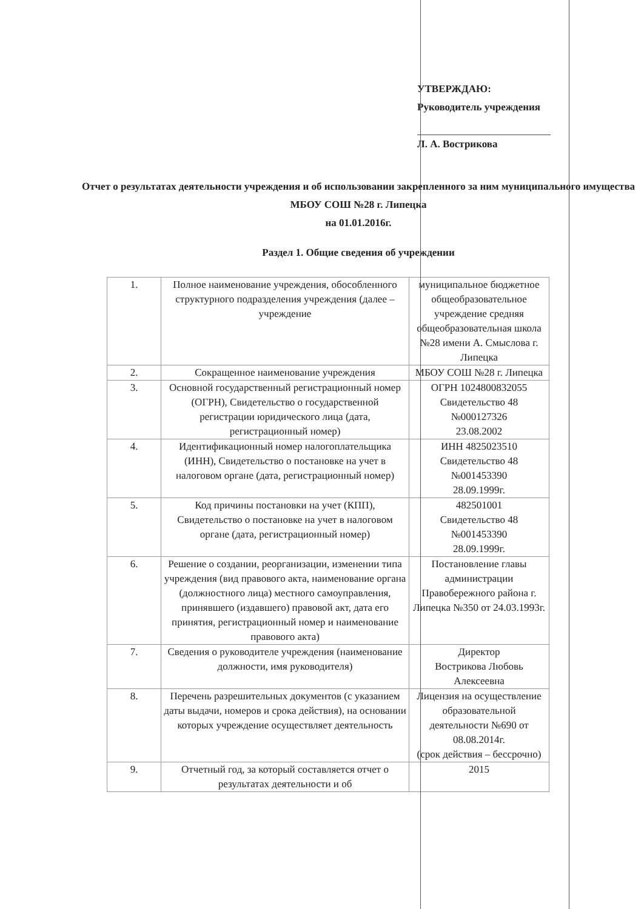УТВЕРЖДАЮ:
Руководитель учреждения
Л. А. Вострикова
Отчет о результатах деятельности учреждения и об использовании закрепленного за ним муниципального имущества
МБОУ СОШ №28 г. Липецка
на 01.01.2016г.
Раздел 1. Общие сведения об учреждении
| 1. | Полное наименование учреждения, обособленного структурного подразделения учреждения (далее – учреждение | муниципальное бюджетное общеобразовательное учреждение средняя общеобразовательная школа №28 имени А. Смыслова г. Липецка |
| 2. | Сокращенное наименование учреждения | МБОУ СОШ №28 г. Липецка |
| 3. | Основной государственный регистрационный номер (ОГРН), Свидетельство о государственной регистрации юридического лица (дата, регистрационный номер) | ОГРН 1024800832055 Свидетельство 48 №000127326 23.08.2002 |
| 4. | Идентификационный номер налогоплательщика (ИНН), Свидетельство о постановке на учет в налоговом органе (дата, регистрационный номер) | ИНН 4825023510 Свидетельство 48 №001453390 28.09.1999г. |
| 5. | Код причины постановки на учет (КПП), Свидетельство о постановке на учет в налоговом органе (дата, регистрационный номер) | 482501001 Свидетельство 48 №001453390 28.09.1999г. |
| 6. | Решение о создании, реорганизации, изменении типа учреждения (вид правового акта, наименование органа (должностного лица) местного самоуправления, принявшего (издавшего) правовой акт, дата его принятия, регистрационный номер и наименование правового акта) | Постановление главы администрации Правобережного района г. Липецка №350 от 24.03.1993г. |
| 7. | Сведения о руководителе учреждения (наименование должности, имя руководителя) | Директор Вострикова Любовь Алексеевна |
| 8. | Перечень разрешительных документов (с указанием даты выдачи, номеров и срока действия), на основании которых учреждение осуществляет деятельность | Лицензия на осуществление образовательной деятельности №690 от 08.08.2014г. (срок действия – бессрочно) |
| 9. | Отчетный год, за который составляется отчет о результатах деятельности и об | 2015 |